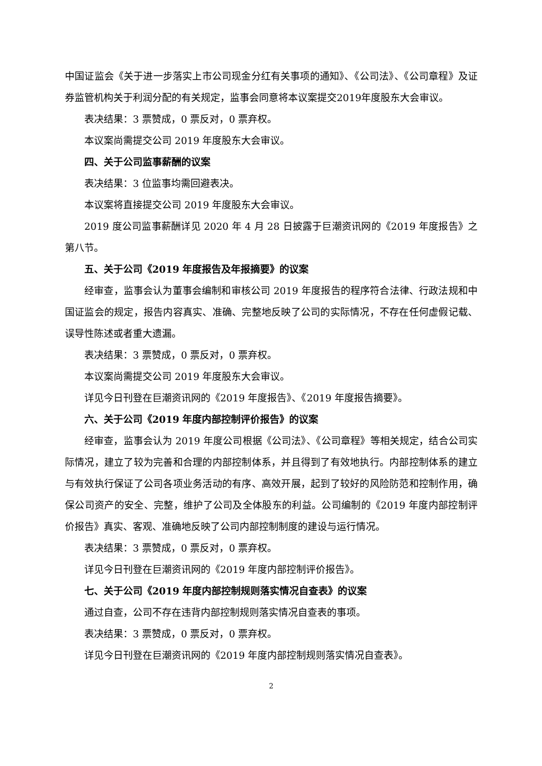中国证监会《关于进一步落实上市公司现金分红有关事项的通知》、《公司法》、《公司章程》及证券监管机构关于利润分配的有关规定，监事会同意将本议案提交2019年度股东大会审议。
表决结果：3 票赞成，0 票反对，0 票弃权。
本议案尚需提交公司 2019 年度股东大会审议。
四、关于公司监事薪酬的议案
表决结果：3 位监事均需回避表决。
本议案将直接提交公司 2019 年度股东大会审议。
2019 度公司监事薪酬详见 2020 年 4 月 28 日披露于巨潮资讯网的《2019 年度报告》之第八节。
五、关于公司《2019 年度报告及年报摘要》的议案
经审查，监事会认为董事会编制和审核公司 2019 年度报告的程序符合法律、行政法规和中国证监会的规定，报告内容真实、准确、完整地反映了公司的实际情况，不存在任何虚假记载、误导性陈述或者重大遗漏。
表决结果：3 票赞成，0 票反对，0 票弃权。
本议案尚需提交公司 2019 年度股东大会审议。
详见今日刊登在巨潮资讯网的《2019 年度报告》、《2019 年度报告摘要》。
六、关于公司《2019 年度内部控制评价报告》的议案
经审查，监事会认为 2019 年度公司根据《公司法》、《公司章程》等相关规定，结合公司实际情况，建立了较为完善和合理的内部控制体系，并且得到了有效地执行。内部控制体系的建立与有效执行保证了公司各项业务活动的有序、高效开展，起到了较好的风险防范和控制作用，确保公司资产的安全、完整，维护了公司及全体股东的利益。公司编制的《2019 年度内部控制评价报告》真实、客观、准确地反映了公司内部控制制度的建设与运行情况。
表决结果：3 票赞成，0 票反对，0 票弃权。
详见今日刊登在巨潮资讯网的《2019 年度内部控制评价报告》。
七、关于公司《2019 年度内部控制规则落实情况自查表》的议案
通过自查，公司不存在违背内部控制规则落实情况自查表的事项。
表决结果：3 票赞成，0 票反对，0 票弃权。
详见今日刊登在巨潮资讯网的《2019 年度内部控制规则落实情况自查表》。
2